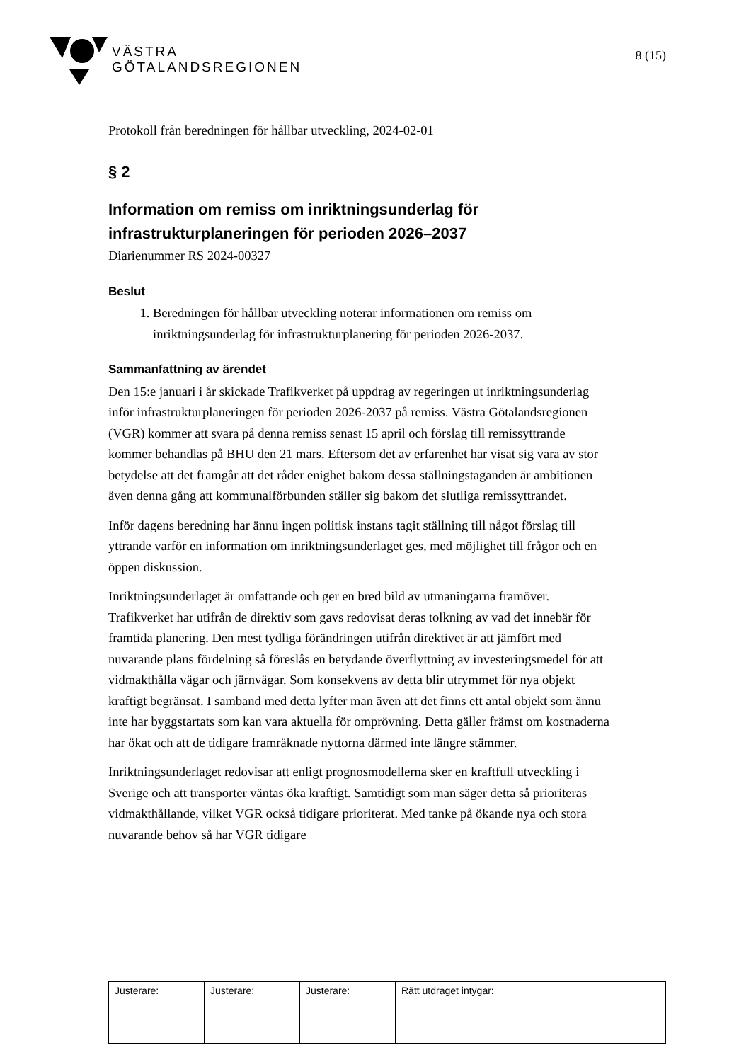VÄSTRA
GÖTALANDSREGIONEN
8 (15)
Protokoll från beredningen för hållbar utveckling, 2024-02-01
§ 2
Information om remiss om inriktningsunderlag för infrastrukturplaneringen för perioden 2026–2037
Diarienummer RS 2024-00327
Beslut
1. Beredningen för hållbar utveckling noterar informationen om remiss om inriktningsunderlag för infrastrukturplanering för perioden 2026-2037.
Sammanfattning av ärendet
Den 15:e januari i år skickade Trafikverket på uppdrag av regeringen ut inriktningsunderlag inför infrastrukturplaneringen för perioden 2026-2037 på remiss. Västra Götalandsregionen (VGR) kommer att svara på denna remiss senast 15 april och förslag till remissyttrande kommer behandlas på BHU den 21 mars. Eftersom det av erfarenhet har visat sig vara av stor betydelse att det framgår att det råder enighet bakom dessa ställningstaganden är ambitionen även denna gång att kommunalförbunden ställer sig bakom det slutliga remissyttrandet.
Inför dagens beredning har ännu ingen politisk instans tagit ställning till något förslag till yttrande varför en information om inriktningsunderlaget ges, med möjlighet till frågor och en öppen diskussion.
Inriktningsunderlaget är omfattande och ger en bred bild av utmaningarna framöver. Trafikverket har utifrån de direktiv som gavs redovisat deras tolkning av vad det innebär för framtida planering. Den mest tydliga förändringen utifrån direktivet är att jämfört med nuvarande plans fördelning så föreslås en betydande överflyttning av investeringsmedel för att vidmakthålla vägar och järnvägar. Som konsekvens av detta blir utrymmet för nya objekt kraftigt begränsat. I samband med detta lyfter man även att det finns ett antal objekt som ännu inte har byggstartats som kan vara aktuella för omprövning. Detta gäller främst om kostnaderna har ökat och att de tidigare framräknade nyttorna därmed inte längre stämmer.
Inriktningsunderlaget redovisar att enligt prognosmodellerna sker en kraftfull utveckling i Sverige och att transporter väntas öka kraftigt. Samtidigt som man säger detta så prioriteras vidmakthållande, vilket VGR också tidigare prioriterat. Med tanke på ökande nya och stora nuvarande behov så har VGR tidigare
| Justerare: | Justerare: | Justerare: | Rätt utdraget intygar: |